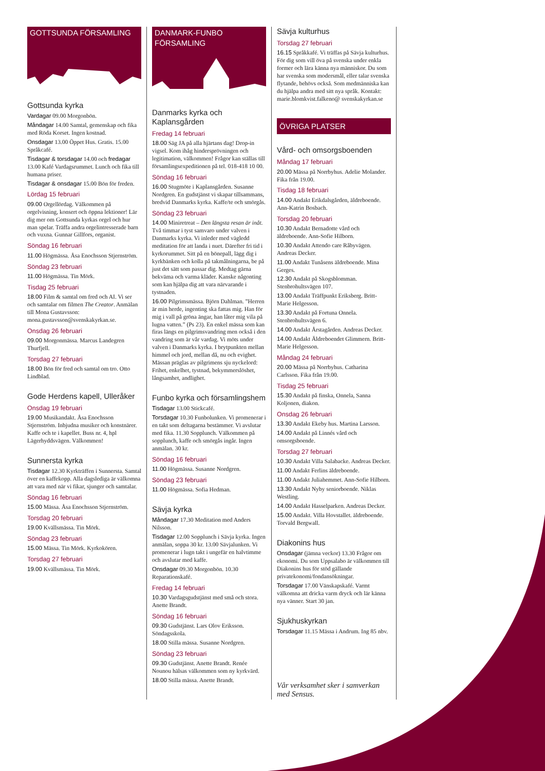GOTTSUNDA FÖRSAMLING
Gottsunda kyrka
Vardagar 09.00 Morgonbön.
Måndagar 14.00 Samtal, gemenskap och fika med Röda Korset. Ingen kostnad.
Onsdagar 13.00 Öppet Hus. Gratis. 15.00 Språkcafé.
Tisdagar & torsdagar 14.00 och fredagar 13.00 Kafé Vardagsrummet. Lunch och fika till humana priser.
Tisdagar & onsdagar 15.00 Bön för freden.
Lördag 15 februari
09.00 Orgellördag. Välkommen på orgelvisning, konsert och öppna lektioner! Lär dig mer om Gottsunda kyrkas orgel och hur man spelar. Träffa andra orgelintresserade barn och vuxna. Gunnar Gillfors, organist.
Söndag 16 februari
11.00 Högmässa. Åsa Enochsson Stjernström.
Söndag 23 februari
11.00 Högmässa. Tin Mörk.
Tisdag 25 februari
18.00 Film & samtal om fred och AI. Vi ser och samtalar om filmen The Creator. Anmälan till Mona Gustavsson: mona.gustavsson@svenskakyrkan.se.
Onsdag 26 februari
09.00 Morgonmässa. Marcus Landegren Thurfjell.
Torsdag 27 februari
18.00 Bön för fred och samtal om tro. Otto Lindblad.
Gode Herdens kapell, Ulleråker
Onsdag 19 februari
19.00 Musikandakt. Åsa Enochsson Stjernström. Inbjudna musiker och konstnärer. Kaffe och te i kapellet. Buss nr. 4, hpl Lägerhyddsvägen. Välkommen!
Sunnersta kyrka
Tisdagar 12.30 Kyrkträffen i Sunnersta. Samtal över en kaffekopp. Alla dagslediga är välkomna att vara med när vi fikar, sjunger och samtalar.
Söndag 16 februari
15.00 Mässa. Åsa Enochsson Stjernström.
Torsdag 20 februari
19.00 Kvällsmässa. Tin Mörk.
Söndag 23 februari
15.00 Mässa. Tin Mörk. Kyrkokören.
Torsdag 27 februari
19.00 Kvällsmässa. Tin Mörk.
DANMARK-FUNBO FÖRSAMLING
Danmarks kyrka och Kaplansgården
Fredag 14 februari
18.00 Säg JA på alla hjärtans dag! Drop-in vigsel. Kom ihåg hindersprövningen och legitimation, välkommen! Frågor kan ställas till församlingsexpeditionen på tel. 018-418 10 00.
Söndag 16 februari
16.00 Stugmöte i Kaplansgården. Susanne Nordgren. En gudstjänst vi skapar tillsammans, bredvid Danmarks kyrka. Kaffe/te och smörgås.
Söndag 23 februari
14.00 Miniretreat – Den längsta resan är inåt. Två timmar i tyst samvaro under valven i Danmarks kyrka. Vi inleder med vägledd meditation för att landa i nuet. Därefter fri tid i kyrkorummet. Sitt på en bönepall, lägg dig i kyrkbänken och kolla på takmålningarna, be på just det sätt som passar dig. Medtag gärna bekväma och varma kläder. Kanske någonting som kan hjälpa dig att vara närvarande i tystnaden.
16.00 Pilgrimsmässa. Björn Dahlman. ”Herren är min herde, ingenting ska fattas mig. Han för mig i vall på gröna ängar, han låter mig vila på lugna vatten.” (Ps 23). En enkel mässa som kan firas längs en pilgrimsvandring men också i den vandring som är vår vardag. Vi möts under valven i Danmarks kyrka. I brytpunkten mellan himmel och jord, mellan då, nu och evighet. Mässan präglas av pilgrimens sju nyckelord: Frihet, enkelhet, tystnad, bekymmerslöshet, långsamhet, andlighet.
Funbo kyrka och församlingshem
Tisdagar 13.00 Stickcafé.
Torsdagar 10.30 Funbolunken. Vi promenerar i en takt som deltagarna bestämmer. Vi avslutar med fika. 11.30 Sopplunch. Välkommen på sopplunch, kaffe och smörgås ingår. Ingen anmälan. 30 kr.
Söndag 16 februari
11.00 Högmässa. Susanne Nordgren.
Söndag 23 februari
11.00 Högmässa. Sofia Hedman.
Sävja kyrka
Måndagar 17.30 Meditation med Anders Nilsson.
Tisdagar 12.00 Sopplunch i Sävja kyrka. Ingen anmälan, soppa 30 kr. 13.00 Sävjalunken. Vi promenerar i lugn takt i ungefär en halvtimme och avslutar med kaffe.
Onsdagar 09.30 Morgonbön. 10.30 Reparationskafé.
Fredag 14 februari
10.30 Vardagsgudstjänst med små och stora. Anette Brandt.
Söndag 16 februari
09.30 Gudstjänst. Lars Olov Eriksson. Söndagsskola.
18.00 Stilla mässa. Susanne Nordgren.
Söndag 23 februari
09.30 Gudstjänst. Anette Brandt. Renée Nounou hälsas välkommen som ny kyrkvärd.
18.00 Stilla mässa. Anette Brandt.
Sävja kulturhus
Torsdag 27 februari
16.15 Språkkafé. Vi träffas på Sävja kulturhus. För dig som vill öva på svenska under enkla former och lära känna nya människor. Du som har svenska som modersmål, eller talar svenska flytande, behövs också. Som medmänniska kan du hjälpa andra med sitt nya språk. Kontakt: marie.blomkvist.falkeno@ svenskakyrkan.se
ÖVRIGA PLATSER
Vård- och omsorgsboenden
Måndag 17 februari
20.00 Mässa på Norrbyhus. Adelie Molander. Fika från 19.00.
Tisdag 18 februari
14.00 Andakt Erikdalsgården, äldreboende. Ann-Katrin Bosbach.
Torsdag 20 februari
10.30 Andakt Bernadotte vård och äldreboende. Ann-Sofie Hilborn.
10.30 Andakt Attendo care Råbyvägen. Andreas Decker.
11.00 Andakt Tunåsens äldreboende. Mina Gerges.
12.30 Andakt på Skogsblomman. Stenbrohultsvägen 107.
13.00 Andakt Träffpunkt Eriksberg. Britt-Marie Helgesson.
13.30 Andakt på Fortuna Onnela. Stenbrohultsvägen 6.
14.00 Andakt Årstagården. Andreas Decker.
14.00 Andakt Äldreboendet Glimmern. Britt-Marie Helgesson.
Måndag 24 februari
20.00 Mässa på Norrbyhus. Catharina Carlsson. Fika från 19.00.
Tisdag 25 februari
15.30 Andakt på finska, Onnela, Sanna Koljonen, diakon.
Onsdag 26 februari
13.30 Andakt Ekeby hus. Martina Larsson.
14.00 Andakt på Linnés vård och omsorgsboende.
Torsdag 27 februari
10.30 Andakt Villa Salabacke. Andreas Decker.
11.00 Andakt Ferlins äldreboende.
11.00 Andakt Juliahemmet. Ann-Sofie Hilborn.
13.30 Andakt Nyby seniorboende. Niklas Westling.
14.00 Andakt Hasselparken. Andreas Decker.
15.00 Andakt. Villa Hovstallet. äldreboende. Torvald Bergwall.
Diakonins hus
Onsdagar (jämna veckor) 13.30 Frågor om ekonomi. Du som Uppsalabo är välkommen till Diakonins hus för stöd gällande privatekonomi/fondansökningar.
Torsdagar 17.00 Vänskapskafé. Varmt välkomna att dricka varm dryck och lär känna nya vänner. Start 30 jan.
Sjukhuskyrkan
Torsdagar 11.15 Mässa i Andrum. Ing 85 nbv.
Vår verksamhet sker i samverkan med Sensus.